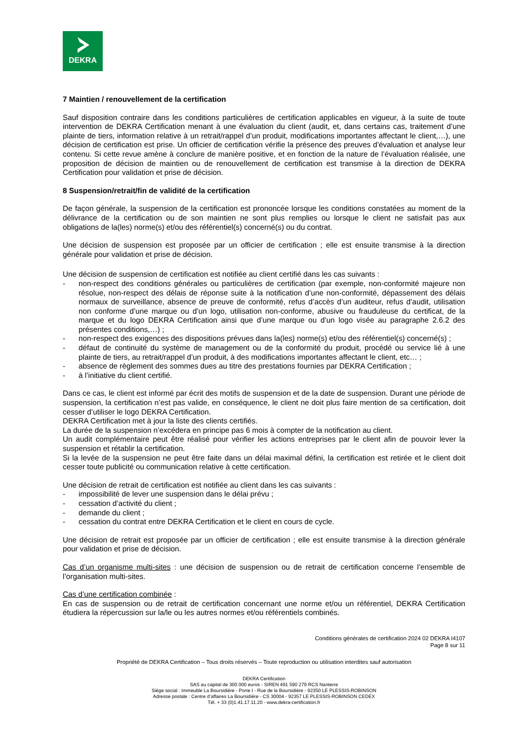DEKRA
7 Maintien / renouvellement de la certification
Sauf disposition contraire dans les conditions particulières de certification applicables en vigueur, à la suite de toute intervention de DEKRA Certification menant à une évaluation du client (audit, et, dans certains cas, traitement d’une plainte de tiers, information relative à un retrait/rappel d’un produit, modifications importantes affectant le client,…), une décision de certification est prise. Un officier de certification vérifie la présence des preuves d’évaluation et analyse leur contenu. Si cette revue amène à conclure de manière positive, et en fonction de la nature de l’évaluation réalisée, une proposition de décision de maintien ou de renouvellement de certification est transmise à la direction de DEKRA Certification pour validation et prise de décision.
8 Suspension/retrait/fin de validité de la certification
De façon générale, la suspension de la certification est prononcée lorsque les conditions constatées au moment de la délivrance de la certification ou de son maintien ne sont plus remplies ou lorsque le client ne satisfait pas aux obligations de la(les) norme(s) et/ou des référentiel(s) concerné(s) ou du contrat.
Une décision de suspension est proposée par un officier de certification ; elle est ensuite transmise à la direction générale pour validation et prise de décision.
Une décision de suspension de certification est notifiée au client certifié dans les cas suivants :
- non-respect des conditions générales ou particulières de certification (par exemple, non-conformité majeure non résolue, non-respect des délais de réponse suite à la notification d’une non-conformité, dépassement des délais normaux de surveillance, absence de preuve de conformité, refus d’accès d’un auditeur, refus d’audit, utilisation non conforme d’une marque ou d’un logo, utilisation non-conforme, abusive ou frauduleuse du certificat, de la marque et du logo DEKRA Certification ainsi que d’une marque ou d’un logo visée au paragraphe 2.6.2 des présentes conditions,…) ;
- non-respect des exigences des dispositions prévues dans la(les) norme(s) et/ou des référentiel(s) concerné(s) ;
- défaut de continuité du système de management ou de la conformité du produit, procédé ou service lié à une plainte de tiers, au retrait/rappel d’un produit, à des modifications importantes affectant le client, etc… ;
- absence de règlement des sommes dues au titre des prestations fournies par DEKRA Certification ;
- à l’initiative du client certifié.
Dans ce cas, le client est informé par écrit des motifs de suspension et de la date de suspension. Durant une période de suspension, la certification n’est pas valide, en conséquence, le client ne doit plus faire mention de sa certification, doit cesser d’utiliser le logo DEKRA Certification.
DEKRA Certification met à jour la liste des clients certifiés.
La durée de la suspension n’excédera en principe pas 6 mois à compter de la notification au client.
Un audit complémentaire peut être réalisé pour vérifier les actions entreprises par le client afin de pouvoir lever la suspension et rétablir la certification.
Si la levée de la suspension ne peut être faite dans un délai maximal défini, la certification est retirée et le client doit cesser toute publicité ou communication relative à cette certification.
Une décision de retrait de certification est notifiée au client dans les cas suivants :
- impossibilité de lever une suspension dans le délai prévu ;
- cessation d’activité du client ;
- demande du client ;
- cessation du contrat entre DEKRA Certification et le client en cours de cycle.
Une décision de retrait est proposée par un officier de certification ; elle est ensuite transmise à la direction générale pour validation et prise de décision.
Cas d’un organisme multi-sites : une décision de suspension ou de retrait de certification concerne l’ensemble de l’organisation multi-sites.
Cas d’une certification combinée :
En cas de suspension ou de retrait de certification concernant une norme et/ou un référentiel, DEKRA Certification étudiera la répercussion sur la/le ou les autres normes et/ou référentiels combinés.
Conditions générales de certification 2024 02 DEKRA I4107
Page 8 sur 11
Propriété de DEKRA Certification – Tous droits réservés – Toute reproduction ou utilisation interdites sauf autorisation
DEKRA Certification
SAS au capital de 300 000 euros - SIREN 491 590 279 RCS Nanterre
Siège social : Immeuble La Boursidière - Porte I - Rue de la Boursidière - 92350 LE PLESSIS-ROBINSON
Adresse postale : Centre d’affaires La Boursidière - CS 30004 - 92357 LE PLESSIS-ROBINSON CEDEX
Tél. + 33 (0)1.41.17.11.20 - www.dekra-certification.fr